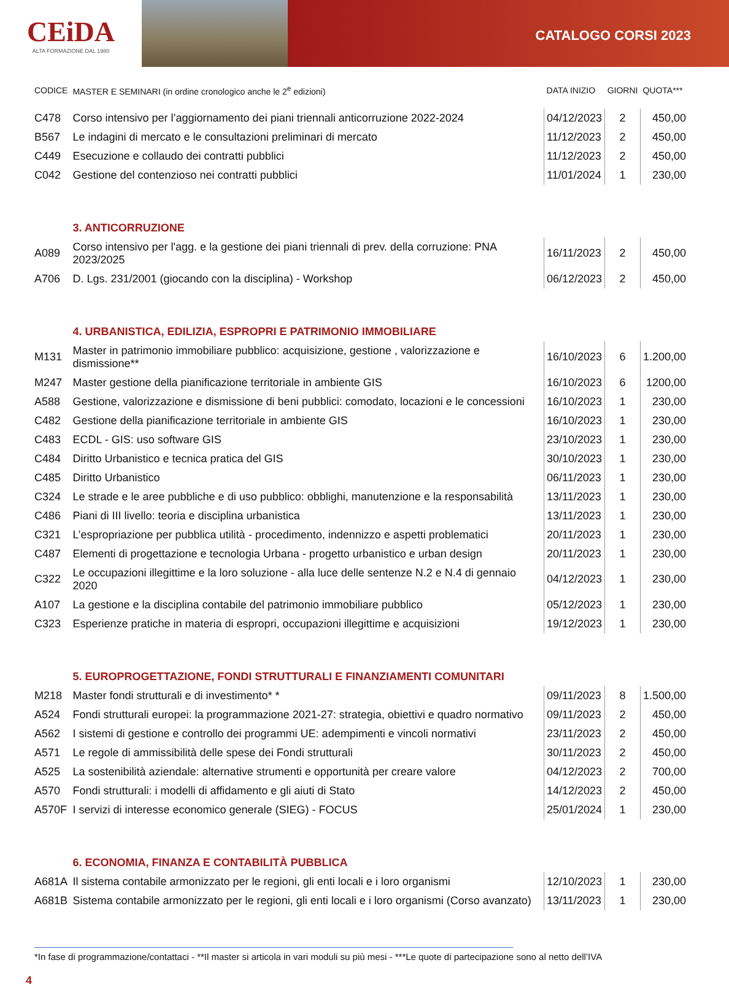CEiDA
ALTA FORMAZIONE DAL 1980
CATALOGO CORSI 2023
| CODICE | MASTER E SEMINARI (in ordine cronologico anche le 2<sup>e</sup> edizioni) | DATA INIZIO | GIORNI | QUOTA*** |
| --- | --- | --- | --- | --- |
| C478 | Corso intensivo per l’aggiornamento dei piani triennali anticorruzione 2022-2024 | 04/12/2023 | 2 | 450,00 |
| B567 | Le indagini di mercato e le consultazioni preliminari di mercato | 11/12/2023 | 2 | 450,00 |
| C449 | Esecuzione e collaudo dei contratti pubblici | 11/12/2023 | 2 | 450,00 |
| C042 | Gestione del contenzioso nei contratti pubblici | 11/01/2024 | 1 | 230,00 |
| | 3. ANTICORRUZIONE | | | |
| A089 | Corso intensivo per l'agg. e la gestione dei piani triennali di prev. della corruzione: PNA 2023/2025 | 16/11/2023 | 2 | 450,00 |
| A706 | D. Lgs. 231/2001 (giocando con la disciplina) - Workshop | 06/12/2023 | 2 | 450,00 |
| | 4. URBANISTICA, EDILIZIA, ESPROPRI E PATRIMONIO IMMOBILIARE | | | |
| M131 | Master in patrimonio immobiliare pubblico: acquisizione, gestione , valorizzazione e dismissione** | 16/10/2023 | 6 | 1.200,00 |
| M247 | Master gestione della pianificazione territoriale in ambiente GIS | 16/10/2023 | 6 | 1200,00 |
| A588 | Gestione, valorizzazione e dismissione di beni pubblici: comodato, locazioni e le concessioni | 16/10/2023 | 1 | 230,00 |
| C482 | Gestione della pianificazione territoriale in ambiente GIS | 16/10/2023 | 1 | 230,00 |
| C483 | ECDL - GIS: uso software GIS | 23/10/2023 | 1 | 230,00 |
| C484 | Diritto Urbanistico e tecnica pratica del GIS | 30/10/2023 | 1 | 230,00 |
| C485 | Diritto Urbanistico | 06/11/2023 | 1 | 230,00 |
| C324 | Le strade e le aree pubbliche e di uso pubblico: obblighi, manutenzione e la responsabilità | 13/11/2023 | 1 | 230,00 |
| C486 | Piani di III livello: teoria e disciplina urbanistica | 13/11/2023 | 1 | 230,00 |
| C321 | L’espropriazione per pubblica utilità - procedimento, indennizzo e aspetti problematici | 20/11/2023 | 1 | 230,00 |
| C487 | Elementi di progettazione e tecnologia Urbana - progetto urbanistico e urban design | 20/11/2023 | 1 | 230,00 |
| C322 | Le occupazioni illegittime e la loro soluzione - alla luce delle sentenze N.2 e N.4 di gennaio 2020 | 04/12/2023 | 1 | 230,00 |
| A107 | La gestione e la disciplina contabile del patrimonio immobiliare pubblico | 05/12/2023 | 1 | 230,00 |
| C323 | Esperienze pratiche in materia di espropri, occupazioni illegittime e acquisizioni | 19/12/2023 | 1 | 230,00 |
| | 5. EUROPROGETTAZIONE, FONDI STRUTTURALI E FINANZIAMENTI COMUNITARI | | | |
| M218 | Master fondi strutturali e di investimento* * | 09/11/2023 | 8 | 1.500,00 |
| A524 | Fondi strutturali europei: la programmazione 2021-27: strategia, obiettivi e quadro normativo | 09/11/2023 | 2 | 450,00 |
| A562 | I sistemi di gestione e controllo dei programmi UE: adempimenti e vincoli normativi | 23/11/2023 | 2 | 450,00 |
| A571 | Le regole di ammissibilità delle spese dei Fondi strutturali | 30/11/2023 | 2 | 450,00 |
| A525 | La sostenibilità aziendale: alternative strumenti e opportunità per creare valore | 04/12/2023 | 2 | 700,00 |
| A570 | Fondi strutturali: i modelli di affidamento e gli aiuti di Stato | 14/12/2023 | 2 | 450,00 |
| A570F | I servizi di interesse economico generale (SIEG) - FOCUS | 25/01/2024 | 1 | 230,00 |
| | 6. ECONOMIA, FINANZA E CONTABILITÀ PUBBLICA | | | |
| A681A | Il sistema contabile armonizzato per le regioni, gli enti locali e i loro organismi | 12/10/2023 | 1 | 230,00 |
| A681B | Sistema contabile armonizzato per le regioni, gli enti locali e i loro organismi (Corso avanzato) | 13/11/2023 | 1 | 230,00 |
*In fase di programmazione/contattaci - **Il master si articola in vari moduli su più mesi - ***Le quote di partecipazione sono al netto dell’IVA
4